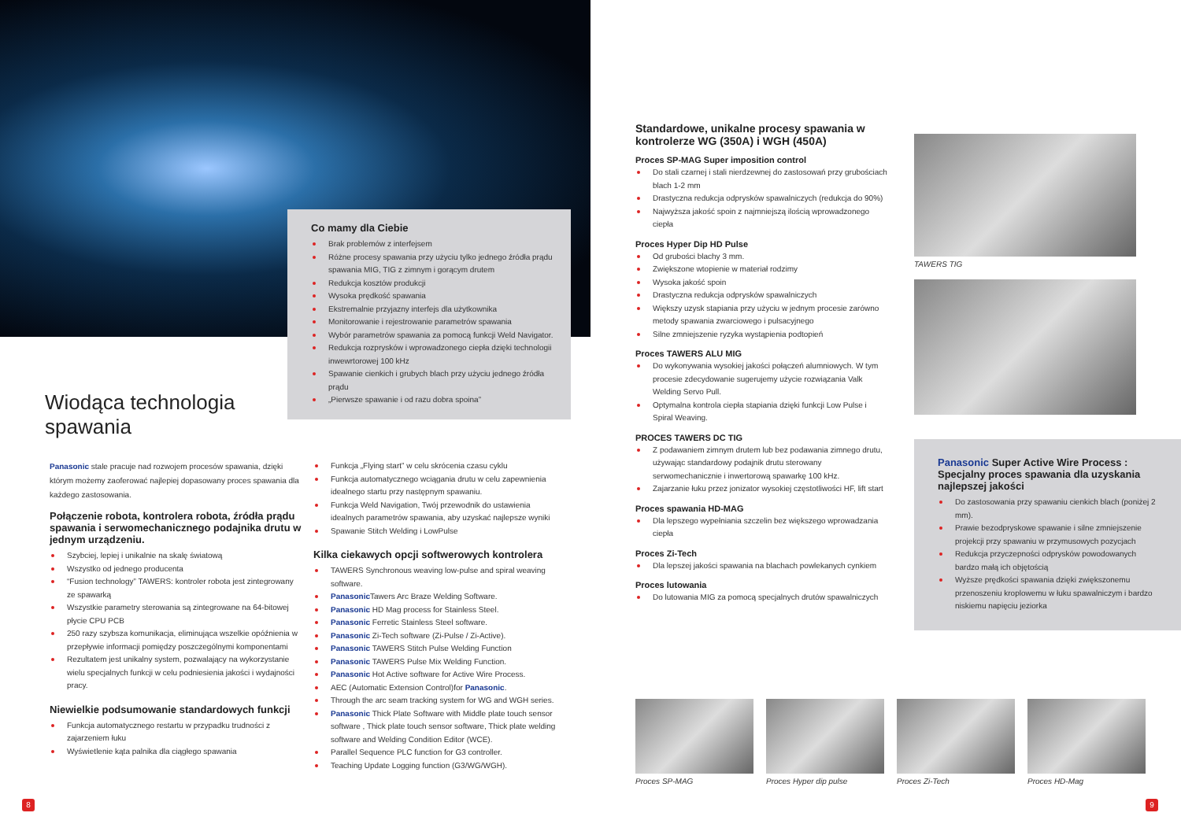Co mamy dla Ciebie
Brak problemów z interfejsem
Różne procesy spawania przy użyciu tylko jednego źródła prądu spawania MIG, TIG z zimnym i gorącym drutem
Redukcja kosztów produkcji
Wysoka prędkość spawania
Ekstremalnie przyjazny interfejs dla użytkownika
Monitorowanie i rejestrowanie parametrów spawania
Wybór parametrów spawania za pomocą funkcji Weld Navigator.
Redukcja rozprysków i wprowadzonego ciepła dzięki technologii inwewrtorowej 100 kHz
Spawanie cienkich i grubych blach przy użyciu jednego źródła prądu
„Pierwsze spawanie i od razu dobra spoina”
Wiodąca technologia
spawania
Panasonic stale pracuje nad rozwojem procesów spawania, dzięki którym możemy zaoferować najlepiej dopasowany proces spawania dla każdego zastosowania.
Połączenie robota, kontrolera robota, źródła prądu spawania i serwomechanicznego podajnika drutu w jednym urządzeniu.
Szybciej, lepiej i unikalnie na skalę światową
Wszystko od jednego producenta
“Fusion technology” TAWERS: kontroler robota jest zintegrowany ze spawarką
Wszystkie parametry sterowania są zintegrowane na 64-bitowej płycie CPU PCB
250 razy szybsza komunikacja, eliminująca wszelkie opóźnienia w przepływie informacji pomiędzy poszczególnymi komponentami
Rezultatem jest unikalny system, pozwalający na wykorzystanie wielu specjalnych funkcji w celu podniesienia jakości i wydajności pracy.
Niewielkie podsumowanie standardowych funkcji
Funkcja automatycznego restartu w przypadku trudności z zajarzeniem łuku
Wyświetlenie kąta palnika dla ciągłego spawania
Funkcja „Flying start” w celu skrócenia czasu cyklu
Funkcja automatycznego wciągania drutu w celu zapewnienia idealnego startu przy następnym spawaniu.
Funkcja Weld Navigation, Twój przewodnik do ustawienia idealnych parametrów spawania, aby uzyskać najlepsze wyniki
Spawanie Stitch Welding i LowPulse
Kilka ciekawych opcji softwerowych kontrolera
TAWERS Synchronous weaving low-pulse and spiral weaving software.
Panasonic Tawers Arc Braze Welding Software.
Panasonic HD Mag process for Stainless Steel.
Panasonic Ferretic Stainless Steel software.
Panasonic Zi-Tech software (Zi-Pulse / Zi-Active).
Panasonic TAWERS Stitch Pulse Welding Function
Panasonic TAWERS Pulse Mix Welding Function.
Panasonic Hot Active software for Active Wire Process.
AEC (Automatic Extension Control)for Panasonic.
Through the arc seam tracking system for WG and WGH series.
Panasonic Thick Plate Software with Middle plate touch sensor software , Thick plate touch sensor software, Thick plate welding software and Welding Condition Editor (WCE).
Parallel Sequence PLC function for G3 controller.
Teaching Update Logging function (G3/WG/WGH).
8
Standardowe, unikalne procesy spawania w kontrolerze WG (350A) i WGH (450A)
Proces SP-MAG Super imposition control
Do stali czarnej i stali nierdzewnej do zastosowań przy grubościach blach 1-2 mm
Drastyczna redukcja odprysków spawalniczych (redukcja do 90%)
Najwyższa jakość spoin z najmniejszą ilością wprowadzonego ciepła
Proces Hyper Dip HD Pulse
Od grubości blachy 3 mm.
Zwiększone wtopienie w materiał rodzimy
Wysoka jakość spoin
Drastyczna redukcja odprysków spawalniczych
Większy uzysk stapiania przy użyciu w jednym procesie zarówno metody spawania zwarciowego i pulsacyjnego
Silne zmniejszenie ryzyka wystąpienia podtopień
Proces TAWERS ALU MIG
Do wykonywania wysokiej jakości połączeń alumniowych. W tym procesie zdecydowanie sugerujemy użycie rozwiązania Valk Welding Servo Pull.
Optymalna kontrola ciepła stapiania dzięki funkcji Low Pulse i Spiral Weaving.
PROCES TAWERS DC TIG
Z podawaniem zimnym drutem lub bez podawania zimnego drutu, używając standardowy podajnik drutu sterowany serwomechanicznie i inwertorową spawarkę 100 kHz.
Zajarzanie łuku przez jonizator wysokiej częstotliwości HF, lift start
Proces spawania HD-MAG
Dla lepszego wypełniania szczelin bez większego wprowadzania ciepła
Proces Zi-Tech
Dla lepszej jakości spawania na blachach powlekanych cynkiem
Proces lutowania
Do lutowania MIG za pomocą specjalnych drutów spawalniczych
TAWERS TIG
Panasonic Super Active Wire Process : Specjalny proces spawania dla uzyskania najlepszej jakości
Do zastosowania przy spawaniu cienkich blach (poniżej 2 mm).
Prawie bezodpryskowe spawanie i silne zmniejszenie projekcji przy spawaniu w przymusowych pozycjach
Redukcja przyczepności odprysków powodowanych bardzo małą ich objętością
Wyższe prędkości spawania dzięki zwiększonemu przenoszeniu kroplowemu w łuku spawalniczym i bardzo niskiemu napięciu jeziorka
Proces SP-MAG Proces Hyper dip pulse Proces Zi-Tech Proces HD-Mag
9